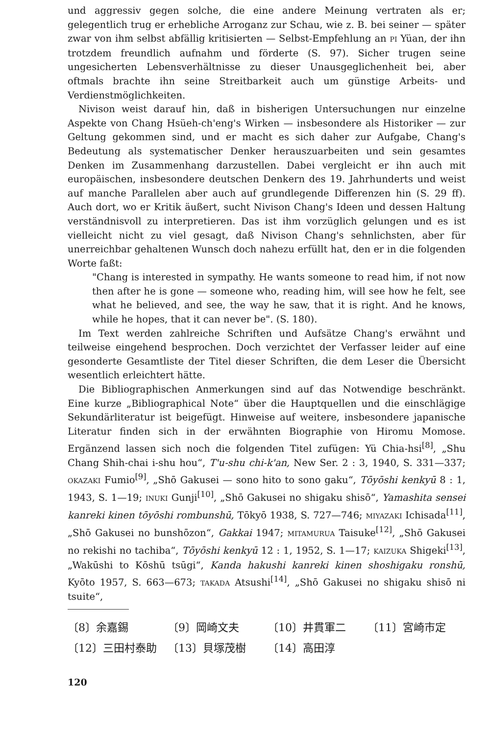und aggressiv gegen solche, die eine andere Meinung vertraten als er; gelegentlich trug er erhebliche Arroganz zur Schau, wie z. B. bei seiner — später zwar von ihm selbst abfällig kritisierten — Selbst-Empfehlung an PI Yüan, der ihn trotzdem freundlich aufnahm und förderte (S. 97). Sicher trugen seine ungesicherten Lebensverhältnisse zu dieser Unausgeglichenheit bei, aber oftmals brachte ihn seine Streitbarkeit auch um günstige Arbeits- und Verdienstmöglichkeiten.
Nivison weist darauf hin, daß in bisherigen Untersuchungen nur einzelne Aspekte von Chang Hsüeh-ch'eng's Wirken — insbesondere als Historiker — zur Geltung gekommen sind, und er macht es sich daher zur Aufgabe, Chang's Bedeutung als systematischer Denker herauszuarbeiten und sein gesamtes Denken im Zusammenhang darzustellen. Dabei vergleicht er ihn auch mit europäischen, insbesondere deutschen Denkern des 19. Jahrhunderts und weist auf manche Parallelen aber auch auf grundlegende Differenzen hin (S. 29 ff). Auch dort, wo er Kritik äußert, sucht Nivison Chang's Ideen und dessen Haltung verständnisvoll zu interpretieren. Das ist ihm vorzüglich gelungen und es ist vielleicht nicht zu viel gesagt, daß Nivison Chang's sehnlichsten, aber für unerreichbar gehaltenen Wunsch doch nahezu erfüllt hat, den er in die folgenden Worte faßt:
"Chang is interested in sympathy. He wants someone to read him, if not now then after he is gone — someone who, reading him, will see how he felt, see what he believed, and see, the way he saw, that it is right. And he knows, while he hopes, that it can never be". (S. 180).
Im Text werden zahlreiche Schriften und Aufsätze Chang's erwähnt und teilweise eingehend besprochen. Doch verzichtet der Verfasser leider auf eine gesonderte Gesamtliste der Titel dieser Schriften, die dem Leser die Übersicht wesentlich erleichtert hätte.
Die Bibliographischen Anmerkungen sind auf das Notwendige beschränkt. Eine kurze „Bibliographical Note“ über die Hauptquellen und die einschlägige Sekundärliteratur ist beigefügt. Hinweise auf weitere, insbesondere japanische Literatur finden sich in der erwähnten Biographie von Hiromu Momose. Ergänzend lassen sich noch die folgenden Titel zufügen: Yü Chia-hsi<sup>[8]</sup>, „Shu Chang Shih-chai i-shu hou“, T'u-shu chi-k'an, New Ser. 2 : 3, 1940, S. 331—337; OKAZAKI Fumio<sup>[9]</sup>, „Shō Gakusei — sono hito to sono gaku“, Tōyōshi kenkyū 8 : 1, 1943, S. 1—19; INUKI Gunji<sup>[10]</sup>, „Shō Gakusei no shigaku shisō“, Yamashita sensei kanreki kinen tōyōshi rombunshū, Tōkyō 1938, S. 727—746; MIYAZAKI Ichisada<sup>[11]</sup>, „Shō Gakusei no bunshōzon“, Gakkai 1947; MITAMURUA Taisuke<sup>[12]</sup>, „Shō Gakusei no rekishi no tachiba“, Tōyōshi kenkyū 12 : 1, 1952, S. 1—17; KAIZUKA Shigeki<sup>[13]</sup>, „Wakūshi to Kōshū tsūgi“, Kanda hakushi kanreki kinen shoshigaku ronshū, Kyōto 1957, S. 663—673; TAKADA Atsushi<sup>[14]</sup>, „Shō Gakusei no shigaku shisō ni tsuite“,
〔8〕余嘉錫 〔9〕岡崎文夫 〔10〕井貫軍二 〔11〕宮崎市定
〔12〕三田村泰助 〔13〕貝塚茂樹 〔14〕高田淳
120